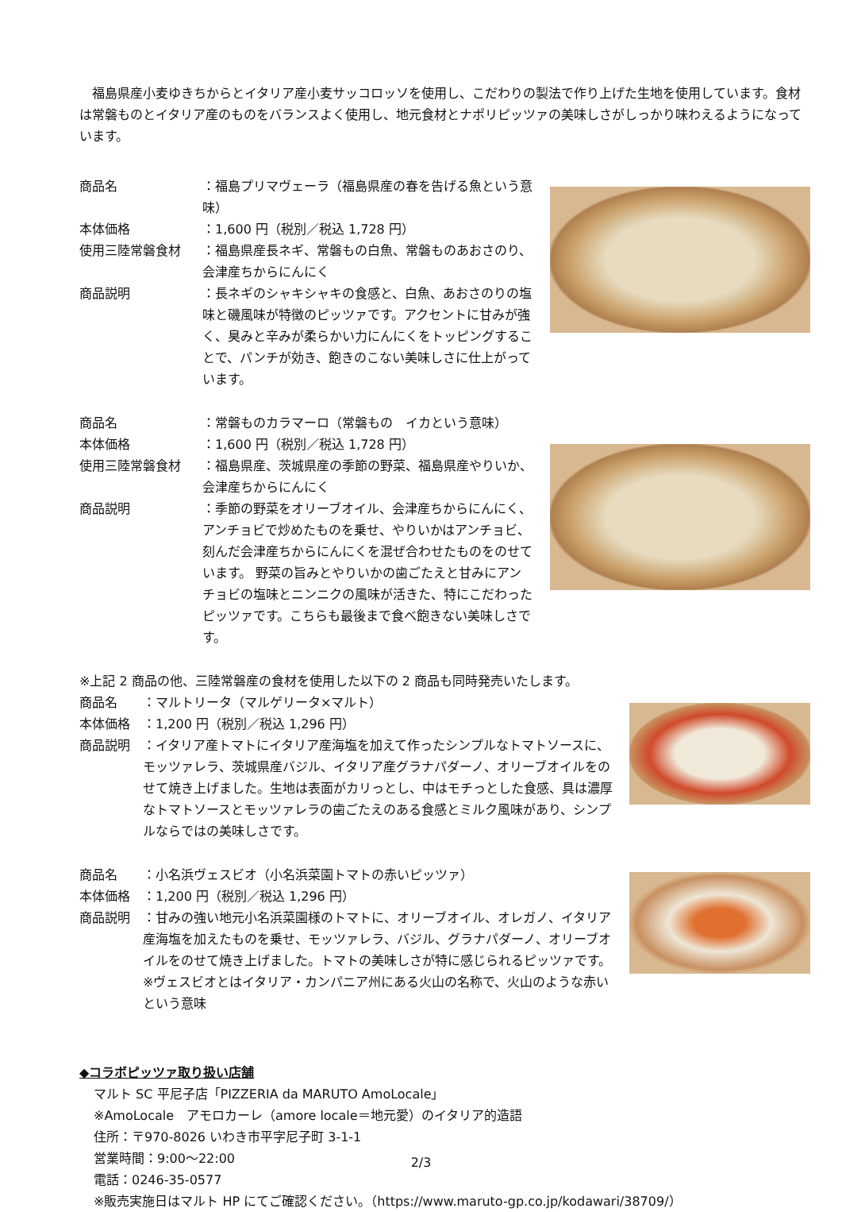福島県産小麦ゆきちからとイタリア産小麦サッコロッソを使用し、こだわりの製法で作り上げた生地を使用しています。食材は常磐ものとイタリア産のものをバランスよく使用し、地元食材とナポリピッツァの美味しさがしっかり味わえるようになっています。
商品名 ：福島プリマヴェーラ（福島県産の春を告げる魚という意味）
本体価格 ：1,600 円（税別／税込 1,728 円）
使用三陸常磐食材 ：福島県産長ネギ、常磐もの白魚、常磐ものあおさのり、会津産ちからにんにく
商品説明 ：長ネギのシャキシャキの食感と、白魚、あおさのりの塩味と磯風味が特徴のピッツァです。アクセントに甘みが強く、臭みと辛みが柔らかい力にんにくをトッピングすることで、パンチが効き、飽きのこない美味しさに仕上がっています。
商品名 ：常磐ものカラマーロ（常磐もの　イカという意味）
本体価格 ：1,600 円（税別／税込 1,728 円）
使用三陸常磐食材 ：福島県産、茨城県産の季節の野菜、福島県産やりいか、会津産ちからにんにく
商品説明 ：季節の野菜をオリーブオイル、会津産ちからにんにく、アンチョビで炒めたものを乗せ、やりいかはアンチョビ、刻んだ会津産ちからにんにくを混ぜ合わせたものをのせています。 野菜の旨みとやりいかの歯ごたえと甘みにアンチョビの塩味とニンニクの風味が活きた、特にこだわったピッツァです。こちらも最後まで食べ飽きない美味しさです。
※上記 2 商品の他、三陸常磐産の食材を使用した以下の 2 商品も同時発売いたします。
商品名 ：マルトリータ（マルゲリータ×マルト）
本体価格 ：1,200 円（税別／税込 1,296 円）
商品説明 ：イタリア産トマトにイタリア産海塩を加えて作ったシンプルなトマトソースに、モッツァレラ、茨城県産バジル、イタリア産グラナパダーノ、オリーブオイルをのせて焼き上げました。生地は表面がカリっとし、中はモチっとした食感、具は濃厚なトマトソースとモッツァレラの歯ごたえのある食感とミルク風味があり、シンプルならではの美味しさです。
商品名 ：小名浜ヴェスビオ（小名浜菜園トマトの赤いピッツァ）
本体価格 ：1,200 円（税別／税込 1,296 円）
商品説明 ：甘みの強い地元小名浜菜園様のトマトに、オリーブオイル、オレガノ、イタリア産海塩を加えたものを乗せ、モッツァレラ、バジル、グラナパダーノ、オリーブオイルをのせて焼き上げました。トマトの美味しさが特に感じられるピッツァです。
※ヴェスビオとはイタリア・カンパニア州にある火山の名称で、火山のような赤いという意味
◆コラボピッツァ取り扱い店舗
マルト SC 平尼子店「PIZZERIA da MARUTO AmoLocale」
※AmoLocale　アモロカーレ（amore locale＝地元愛）のイタリア的造語
住所：〒970-8026 いわき市平字尼子町 3-1-1
営業時間：9:00～22:00
電話：0246-35-0577
※販売実施日はマルト HP にてご確認ください。（https://www.maruto-gp.co.jp/kodawari/38709/）
2/3